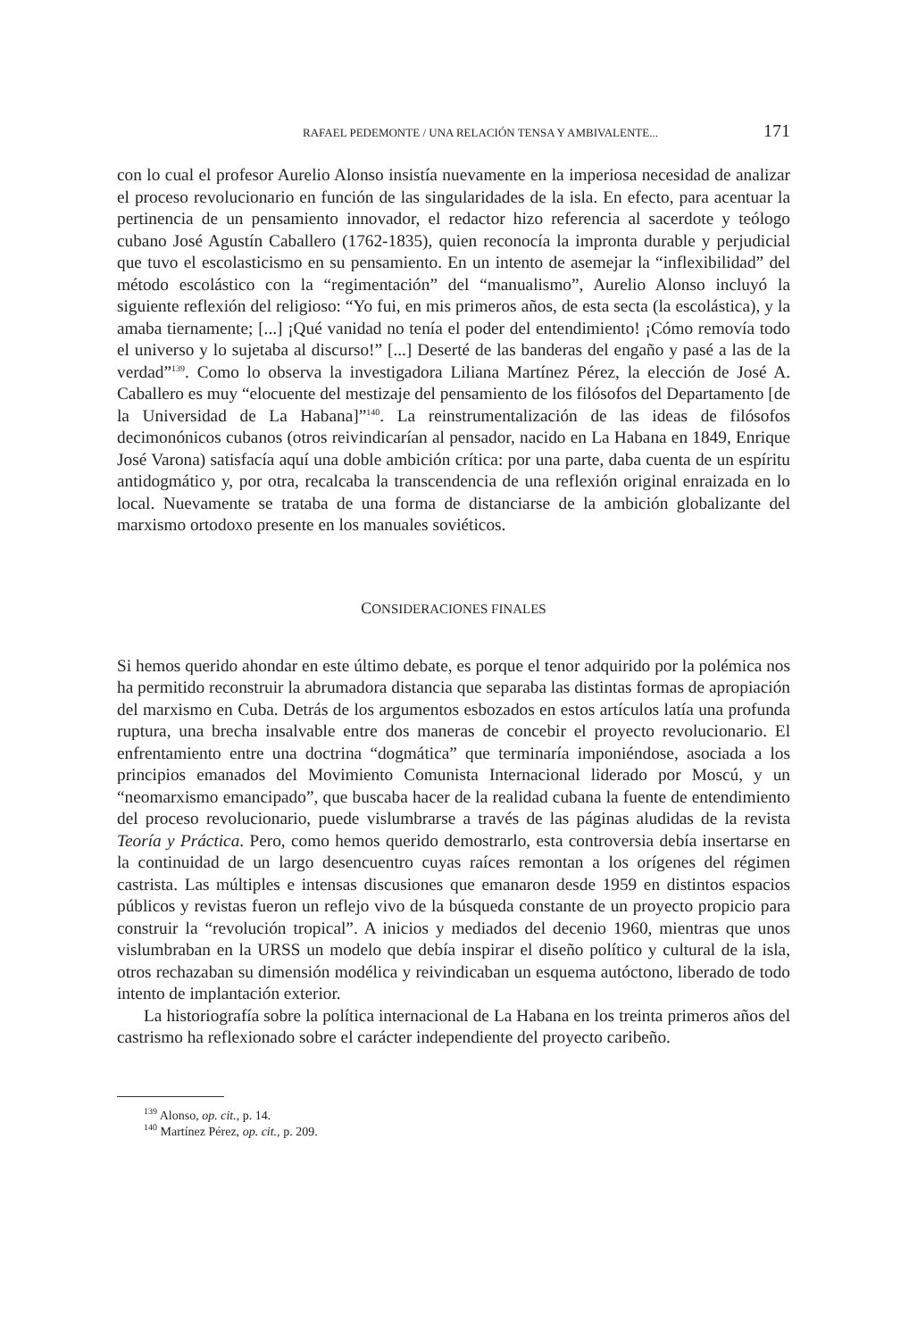RAFAEL PEDEMONTE / UNA RELACIÓN TENSA Y AMBIVALENTE... 171
con lo cual el profesor Aurelio Alonso insistía nuevamente en la imperiosa necesidad de analizar el proceso revolucionario en función de las singularidades de la isla. En efecto, para acentuar la pertinencia de un pensamiento innovador, el redactor hizo referencia al sacerdote y teólogo cubano José Agustín Caballero (1762-1835), quien reconocía la impronta durable y perjudicial que tuvo el escolasticismo en su pensamiento. En un intento de asemejar la “inflexibilidad” del método escolástico con la “regimentación” del “manualismo”, Aurelio Alonso incluyó la siguiente reflexión del religioso: “Yo fui, en mis primeros años, de esta secta (la escolástica), y la amaba tiernamente; [...] ¡Qué vanidad no tenía el poder del entendimiento! ¡Cómo removía todo el universo y lo sujetaba al discurso!” [...] Deserté de las banderas del engaño y pasé a las de la verdad”<sup>139</sup>. Como lo observa la investigadora Liliana Martínez Pérez, la elección de José A. Caballero es muy “elocuente del mestizaje del pensamiento de los filósofos del Departamento [de la Universidad de La Habana]”<sup>140</sup>. La reinstrumentalización de las ideas de filósofos decimonónicos cubanos (otros reivindicarían al pensador, nacido en La Habana en 1849, Enrique José Varona) satisfacía aquí una doble ambición crítica: por una parte, daba cuenta de un espíritu antidogmático y, por otra, recalcaba la transcendencia de una reflexión original enraizada en lo local. Nuevamente se trataba de una forma de distanciarse de la ambición globalizante del marxismo ortodoxo presente en los manuales soviéticos.
CONSIDERACIONES FINALES
Si hemos querido ahondar en este último debate, es porque el tenor adquirido por la polémica nos ha permitido reconstruir la abrumadora distancia que separaba las distintas formas de apropiación del marxismo en Cuba. Detrás de los argumentos esbozados en estos artículos latía una profunda ruptura, una brecha insalvable entre dos maneras de concebir el proyecto revolucionario. El enfrentamiento entre una doctrina “dogmática” que terminaría imponiéndose, asociada a los principios emanados del Movimiento Comunista Internacional liderado por Moscú, y un “neomarxismo emancipado”, que buscaba hacer de la realidad cubana la fuente de entendimiento del proceso revolucionario, puede vislumbrarse a través de las páginas aludidas de la revista Teoría y Práctica. Pero, como hemos querido demostrarlo, esta controversia debía insertarse en la continuidad de un largo desencuentro cuyas raíces remontan a los orígenes del régimen castrista. Las múltiples e intensas discusiones que emanaron desde 1959 en distintos espacios públicos y revistas fueron un reflejo vivo de la búsqueda constante de un proyecto propicio para construir la “revolución tropical”. A inicios y mediados del decenio 1960, mientras que unos vislumbraban en la URSS un modelo que debía inspirar el diseño político y cultural de la isla, otros rechazaban su dimensión modélica y reivindicaban un esquema autóctono, liberado de todo intento de implantación exterior.
La historiografía sobre la política internacional de La Habana en los treinta primeros años del castrismo ha reflexionado sobre el carácter independiente del proyecto caribeño.
<sup>139</sup> Alonso, op. cit., p. 14.
<sup>140</sup> Martínez Pérez, op. cit., p. 209.